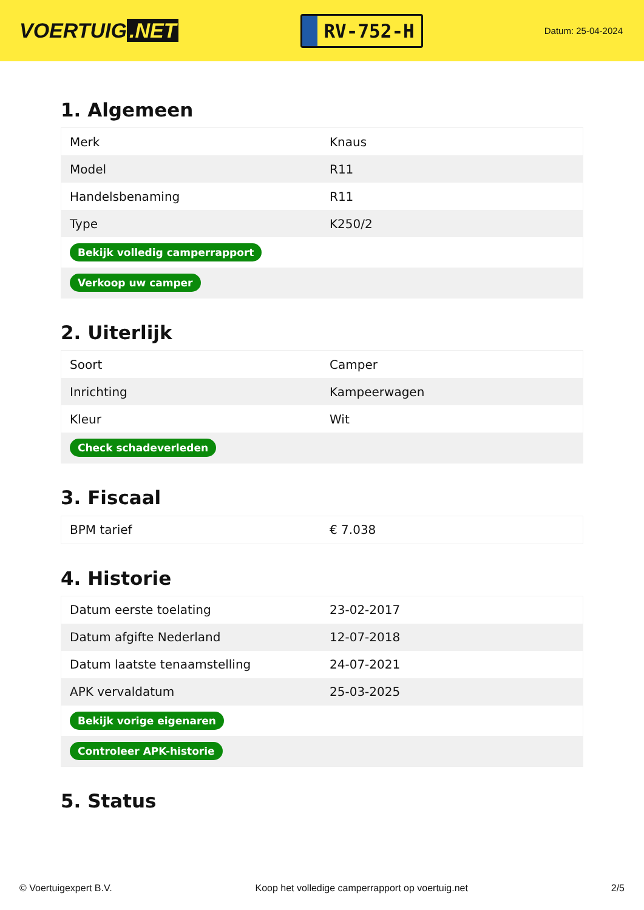VOERTUIG.NET
RV-752-H
Datum: 25-04-2024
1. Algemeen
| Merk | Knaus |
| Model | R11 |
| Handelsbenaming | R11 |
| Type | K250/2 |
| Bekijk volledig camperrapport | |
| Verkoop uw camper | |
2. Uiterlijk
| Soort | Camper |
| Inrichting | Kampeerwagen |
| Kleur | Wit |
| Check schadeverleden | |
3. Fiscaal
| BPM tarief | € 7.038 |
4. Historie
| Datum eerste toelating | 23-02-2017 |
| Datum afgifte Nederland | 12-07-2018 |
| Datum laatste tenaamstelling | 24-07-2021 |
| APK vervaldatum | 25-03-2025 |
| Bekijk vorige eigenaren | |
| Controleer APK-historie | |
5. Status
© Voertuigexpert B.V. Koop het volledige camperrapport op voertuig.net 2/5